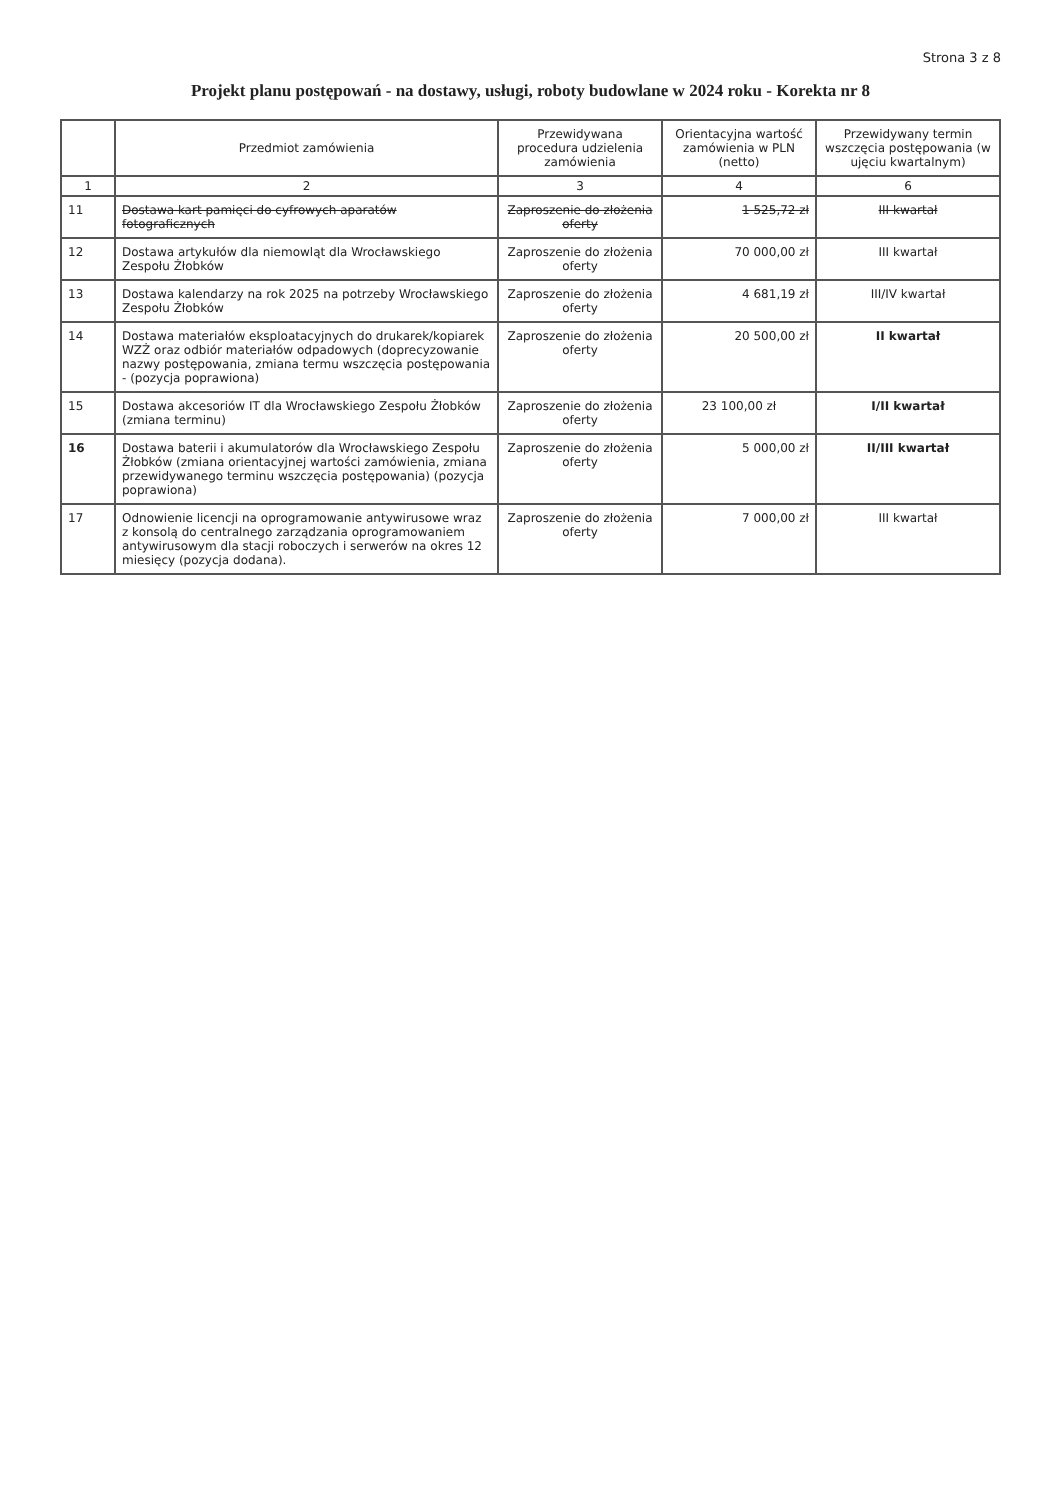Strona 3 z 8
Projekt planu postępowań - na dostawy, usługi, roboty budowlane w 2024 roku - Korekta nr 8
| | Przedmiot zamówienia | Przewidywana procedura udzielenia zamówienia | Orientacyjna wartość zamówienia w PLN (netto) | Przewidywany termin wszczęcia postępowania (w ujęciu kwartalnym) |
| --- | --- | --- | --- | --- |
| 1 | 2 | 3 | 4 | 6 |
| 11 | Dostawa kart pamięci do cyfrowych aparatów fotograficznych | Zaproszenie do złożenia oferty | 1 525,72 zł | III kwartał |
| 12 | Dostawa artykułów dla niemowląt dla Wrocławskiego Zespołu Żłobków | Zaproszenie do złożenia oferty | 70 000,00 zł | III kwartał |
| 13 | Dostawa kalendarzy na rok 2025 na potrzeby Wrocławskiego Zespołu Żłobków | Zaproszenie do złożenia oferty | 4 681,19 zł | III/IV kwartał |
| 14 | Dostawa materiałów eksploatacyjnych do drukarek/kopiarek WZŻ oraz odbiór materiałów odpadowych (doprecyzowanie nazwy postępowania, zmiana termu wszczęcia postępowania - (pozycja poprawiona) | Zaproszenie do złożenia oferty | 20 500,00 zł | II kwartał |
| 15 | Dostawa akcesoriów IT dla Wrocławskiego Zespołu Żłobków (zmiana terminu) | Zaproszenie do złożenia oferty | 23 100,00 zł | I/II kwartał |
| 16 | Dostawa baterii i akumulatorów dla Wrocławskiego Zespołu Żłobków (zmiana orientacyjnej wartości zamówienia, zmiana przewidywanego terminu wszczęcia postępowania) (pozycja poprawiona) | Zaproszenie do złożenia oferty | 5 000,00 zł | II/III kwartał |
| 17 | Odnowienie licencji na oprogramowanie antywirusowe wraz z konsolą do centralnego zarządzania oprogramowaniem antywirusowym dla stacji roboczych i serwerów na okres 12 miesięcy (pozycja dodana). | Zaproszenie do złożenia oferty | 7 000,00 zł | III kwartał |